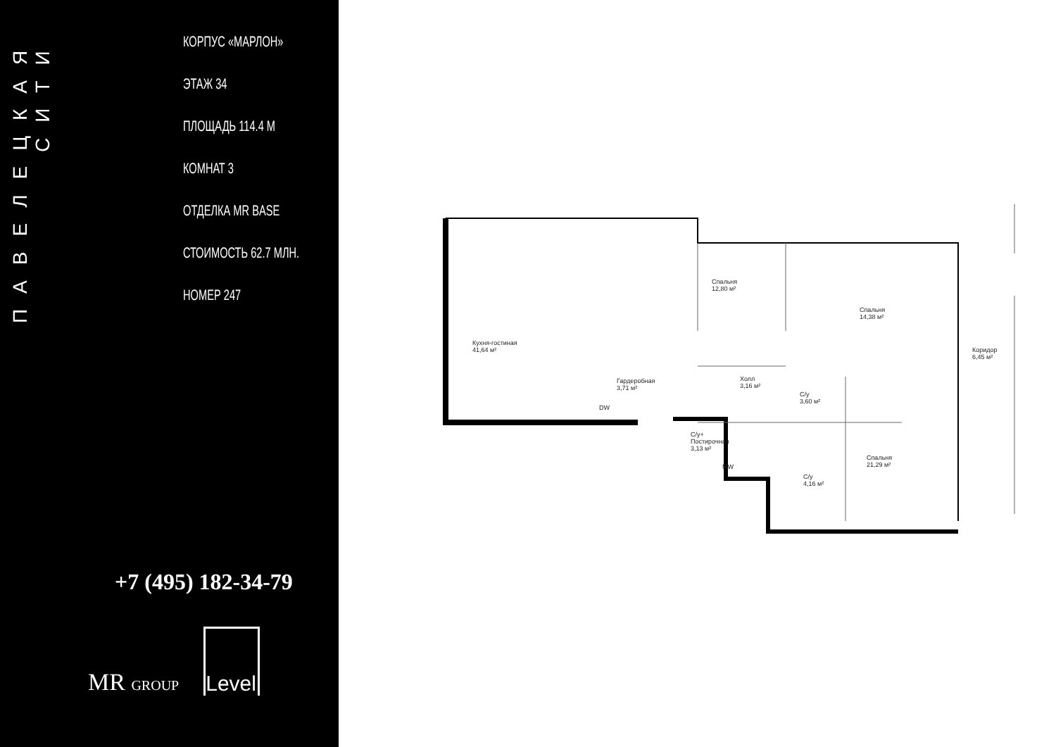ПАВЕЛЕЦКАЯ СИТИ
КОРПУС «МАРЛОН»
ЭТАЖ 34
ПЛОЩАДЬ 114.4 М
КОМНАТ 3
ОТДЕЛКА MR BASE
СТОИМОСТЬ 62.7 МЛН.
НОМЕР 247
+7 (495) 182-34-79
MR GROUP
Level
Кухня-гостиная
41,64 м²
Спальня
12,80 м²
Спальня
14,38 м²
Коридор
6,45 м²
Гардеробная
3,71 м²
Холл
3,16 м²
С/у
3,60 м²
С/у+
Постирочная
3,13 м²
Спальня
21,29 м²
С/у
4,16 м²
DW
MW